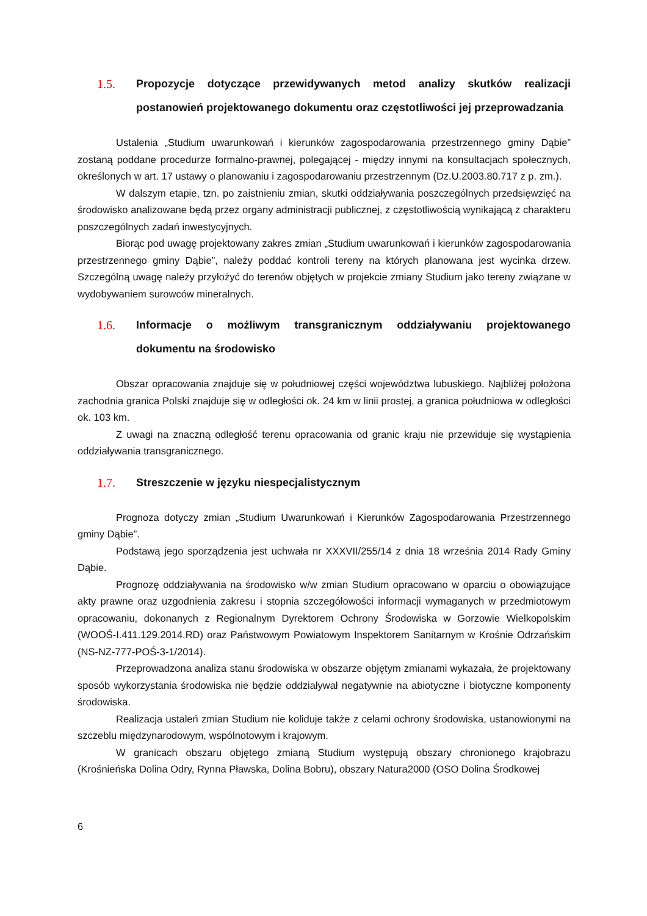1.5. Propozycje dotyczące przewidywanych metod analizy skutków realizacji postanowień projektowanego dokumentu oraz częstotliwości jej przeprowadzania
Ustalenia „Studium uwarunkowań i kierunków zagospodarowania przestrzennego gminy Dąbie” zostaną poddane procedurze formalno-prawnej, polegającej - między innymi na konsultacjach społecznych, określonych w art. 17 ustawy o planowaniu i zagospodarowaniu przestrzennym (Dz.U.2003.80.717 z p. zm.).
W dalszym etapie, tzn. po zaistnieniu zmian, skutki oddziaływania poszczególnych przedsięwzięć na środowisko analizowane będą przez organy administracji publicznej, z częstotliwością wynikającą z charakteru poszczególnych zadań inwestycyjnych.
Biorąc pod uwagę projektowany zakres zmian „Studium uwarunkowań i kierunków zagospodarowania przestrzennego gminy Dąbie”, należy poddać kontroli tereny na których planowana jest wycinka drzew. Szczególną uwagę należy przyłożyć do terenów objętych w projekcie zmiany Studium jako tereny związane w wydobywaniem surowców mineralnych.
1.6. Informacje o możliwym transgranicznym oddziaływaniu projektowanego dokumentu na środowisko
Obszar opracowania znajduje się w południowej części województwa lubuskiego. Najbliżej położona zachodnia granica Polski znajduje się w odległości ok. 24 km w linii prostej, a granica południowa w odległości ok. 103 km.
Z uwagi na znaczną odległość terenu opracowania od granic kraju nie przewiduje się wystąpienia oddziaływania transgranicznego.
1.7. Streszczenie w języku niespecjalistycznym
Prognoza dotyczy zmian „Studium Uwarunkowań i Kierunków Zagospodarowania Przestrzennego gminy Dąbie”.
Podstawą jego sporządzenia jest uchwała nr XXXVII/255/14 z dnia 18 września 2014 Rady Gminy Dąbie.
Prognozę oddziaływania na środowisko w/w zmian Studium opracowano w oparciu o obowiązujące akty prawne oraz uzgodnienia zakresu i stopnia szczegółowości informacji wymaganych w przedmiotowym opracowaniu, dokonanych z Regionalnym Dyrektorem Ochrony Środowiska w Gorzowie Wielkopolskim (WOOŚ-I.411.129.2014.RD) oraz Państwowym Powiatowym Inspektorem Sanitarnym w Krośnie Odrzańskim (NS-NZ-777-POŚ-3-1/2014).
Przeprowadzona analiza stanu środowiska w obszarze objętym zmianami wykazała, że projektowany sposób wykorzystania środowiska nie będzie oddziaływał negatywnie na abiotyczne i biotyczne komponenty środowiska.
Realizacja ustaleń zmian Studium nie koliduje także z celami ochrony środowiska, ustanowionymi na szczeblu międzynarodowym, wspólnotowym i krajowym.
W granicach obszaru objętego zmianą Studium występują obszary chronionego krajobrazu (Krośnieńska Dolina Odry, Rynna Pławska, Dolina Bobru), obszary Natura2000 (OSO Dolina Środkowej
6